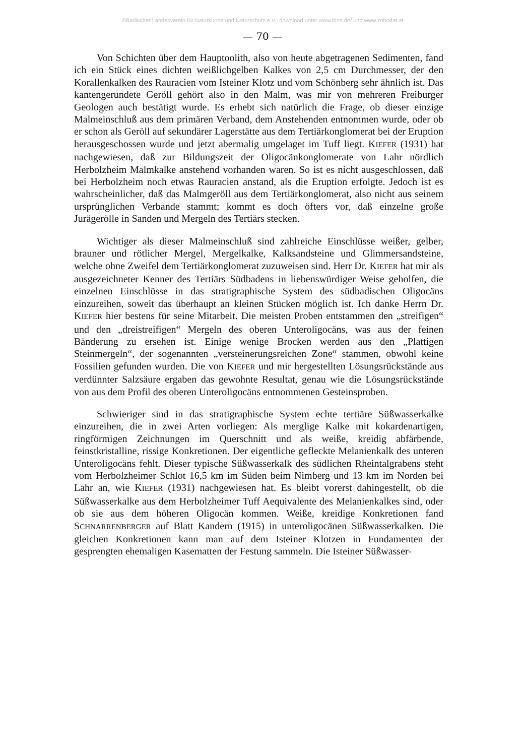©Badischer Landesverein für Naturkunde und Naturschutz e.V.; download unter www.blnn.de/ und www.zobodat.at
— 70 —
Von Schichten über dem Hauptoolith, also von heute abgetragenen Sedimenten, fand ich ein Stück eines dichten weißlichgelben Kalkes von 2,5 cm Durchmesser, der den Korallenkalken des Rauracien vom Isteiner Klotz und vom Schönberg sehr ähnlich ist. Das kantengerundete Geröll gehört also in den Malm, was mir von mehreren Freiburger Geologen auch bestätigt wurde. Es erhebt sich natürlich die Frage, ob dieser einzige Malmeinschluß aus dem primären Verband, dem Anstehenden entnommen wurde, oder ob er schon als Geröll auf sekundärer Lagerstätte aus dem Tertiärkonglomerat bei der Eruption herausgeschossen wurde und jetzt abermalig umgelaget im Tuff liegt. KIEFER (1931) hat nachgewiesen, daß zur Bildungszeit der Oligocänkonglomerate von Lahr nördlich Herbolzheim Malmkalke anstehend vorhanden waren. So ist es nicht ausgeschlossen, daß bei Herbolzheim noch etwas Rauracien anstand, als die Eruption erfolgte. Jedoch ist es wahrscheinlicher, daß das Malmgeröll aus dem Tertiärkonglomerat, also nicht aus seinem ursprünglichen Verbande stammt; kommt es doch öfters vor, daß einzelne große Jurägerölle in Sanden und Mergeln des Tertiärs stecken.
Wichtiger als dieser Malmeinschluß sind zahlreiche Einschlüsse weißer, gelber, brauner und rötlicher Mergel, Mergelkalke, Kalksandsteine und Glimmersandsteine, welche ohne Zweifel dem Tertiärkonglomerat zuzuweisen sind. Herr Dr. KIEFER hat mir als ausgezeichneter Kenner des Tertiärs Südbadens in liebenswürdiger Weise geholfen, die einzelnen Einschlüsse in das stratigraphische System des südbadischen Oligocäns einzureihen, soweit das überhaupt an kleinen Stücken möglich ist. Ich danke Herrn Dr. KIEFER hier bestens für seine Mitarbeit. Die meisten Proben entstammen den „streifigen“ und den „dreistreifigen“ Mergeln des oberen Unteroligocäns, was aus der feinen Bänderung zu ersehen ist. Einige wenige Brocken werden aus den „Plattigen Steinmergeln“, der sogenannten „versteinerungsreichen Zone“ stammen, obwohl keine Fossilien gefunden wurden. Die von KIEFER und mir hergestellten Lösungsrückstände aus verdünnter Salzsäure ergaben das gewohnte Resultat, genau wie die Lösungsrückstände von aus dem Profil des oberen Unteroligocäns entnommenen Gesteinsproben.
Schwieriger sind in das stratigraphische System echte tertiäre Süßwasserkalke einzureihen, die in zwei Arten vorliegen: Als merglige Kalke mit kokardenartigen, ringförmigen Zeichnungen im Querschnitt und als weiße, kreidig abfärbende, feinstkristalline, rissige Konkretionen. Der eigentliche gefleckte Melanienkalk des unteren Unteroligocäns fehlt. Dieser typische Süßwasserkalk des südlichen Rheintalgrabens steht vom Herbolzheimer Schlot 16,5 km im Süden beim Nimberg und 13 km im Norden bei Lahr an, wie KIEFER (1931) nachgewiesen hat. Es bleibt vorerst dahingestellt, ob die Süßwasserkalke aus dem Herbolzheimer Tuff Aequivalente des Melanienkalkes sind, oder ob sie aus dem höheren Oligocän kommen. Weiße, kreidige Konkretionen fand SCHNARRENBERGER auf Blatt Kandern (1915) in unteroligocänen Süßwasserkalken. Die gleichen Konkretionen kann man auf dem Isteiner Klotzen in Fundamenten der gesprengten ehemaligen Kasematten der Festung sammeln. Die Isteiner Süßwasser-